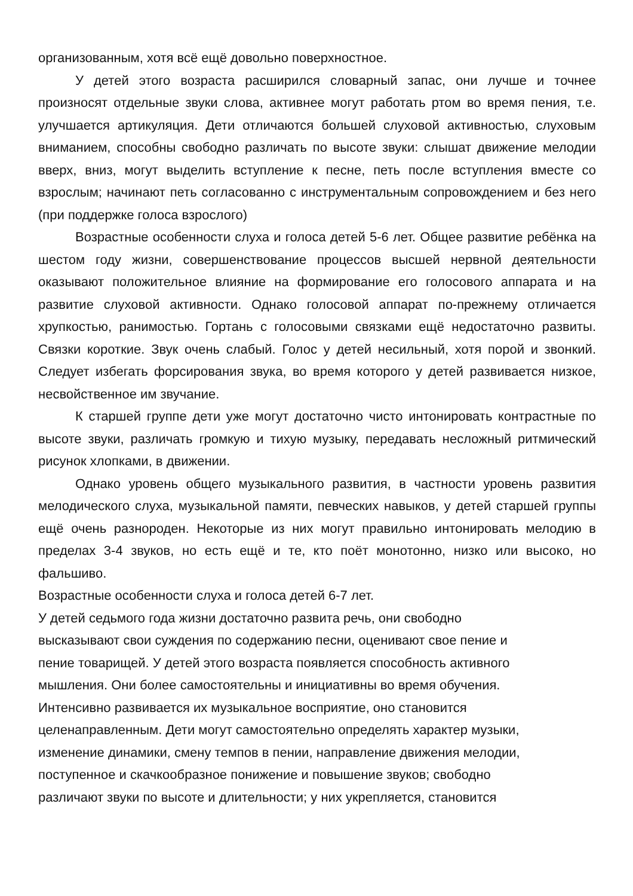организованным, хотя всё ещё довольно поверхностное.
У детей этого возраста расширился словарный запас, они лучше и точнее произносят отдельные звуки слова, активнее могут работать ртом во время пения, т.е. улучшается артикуляция. Дети отличаются большей слуховой активностью, слуховым вниманием, способны свободно различать по высоте звуки: слышат движение мелодии вверх, вниз, могут выделить вступление к песне, петь после вступления вместе со взрослым; начинают петь согласованно с инструментальным сопровождением и без него (при поддержке голоса взрослого)
Возрастные особенности слуха и голоса детей 5-6 лет. Общее развитие ребёнка на шестом году жизни, совершенствование процессов высшей нервной деятельности оказывают положительное влияние на формирование его голосового аппарата и на развитие слуховой активности. Однако голосовой аппарат по-прежнему отличается хрупкостью, ранимостью. Гортань с голосовыми связками ещё недостаточно развиты. Связки короткие. Звук очень слабый. Голос у детей несильный, хотя порой и звонкий. Следует избегать форсирования звука, во время которого у детей развивается низкое, несвойственное им звучание.
К старшей группе дети уже могут достаточно чисто интонировать контрастные по высоте звуки, различать громкую и тихую музыку, передавать несложный ритмический рисунок хлопками, в движении.
Однако уровень общего музыкального развития, в частности уровень развития мелодического слуха, музыкальной памяти, певческих навыков, у детей старшей группы ещё очень разнороден. Некоторые из них могут правильно интонировать мелодию в пределах 3-4 звуков, но есть ещё и те, кто поёт монотонно, низко или высоко, но фальшиво.
Возрастные особенности слуха и голоса детей 6-7 лет.
У детей седьмого года жизни достаточно развита речь, они свободно
высказывают свои суждения по содержанию песни, оценивают свое пение и
пение товарищей. У детей этого возраста появляется способность активного
мышления. Они более самостоятельны и инициативны во время обучения.
Интенсивно развивается их музыкальное восприятие, оно становится
целенаправленным. Дети могут самостоятельно определять характер музыки,
изменение динамики, смену темпов в пении, направление движения мелодии,
поступенное и скачкообразное понижение и повышение звуков; свободно
различают звуки по высоте и длительности; у них укрепляется, становится